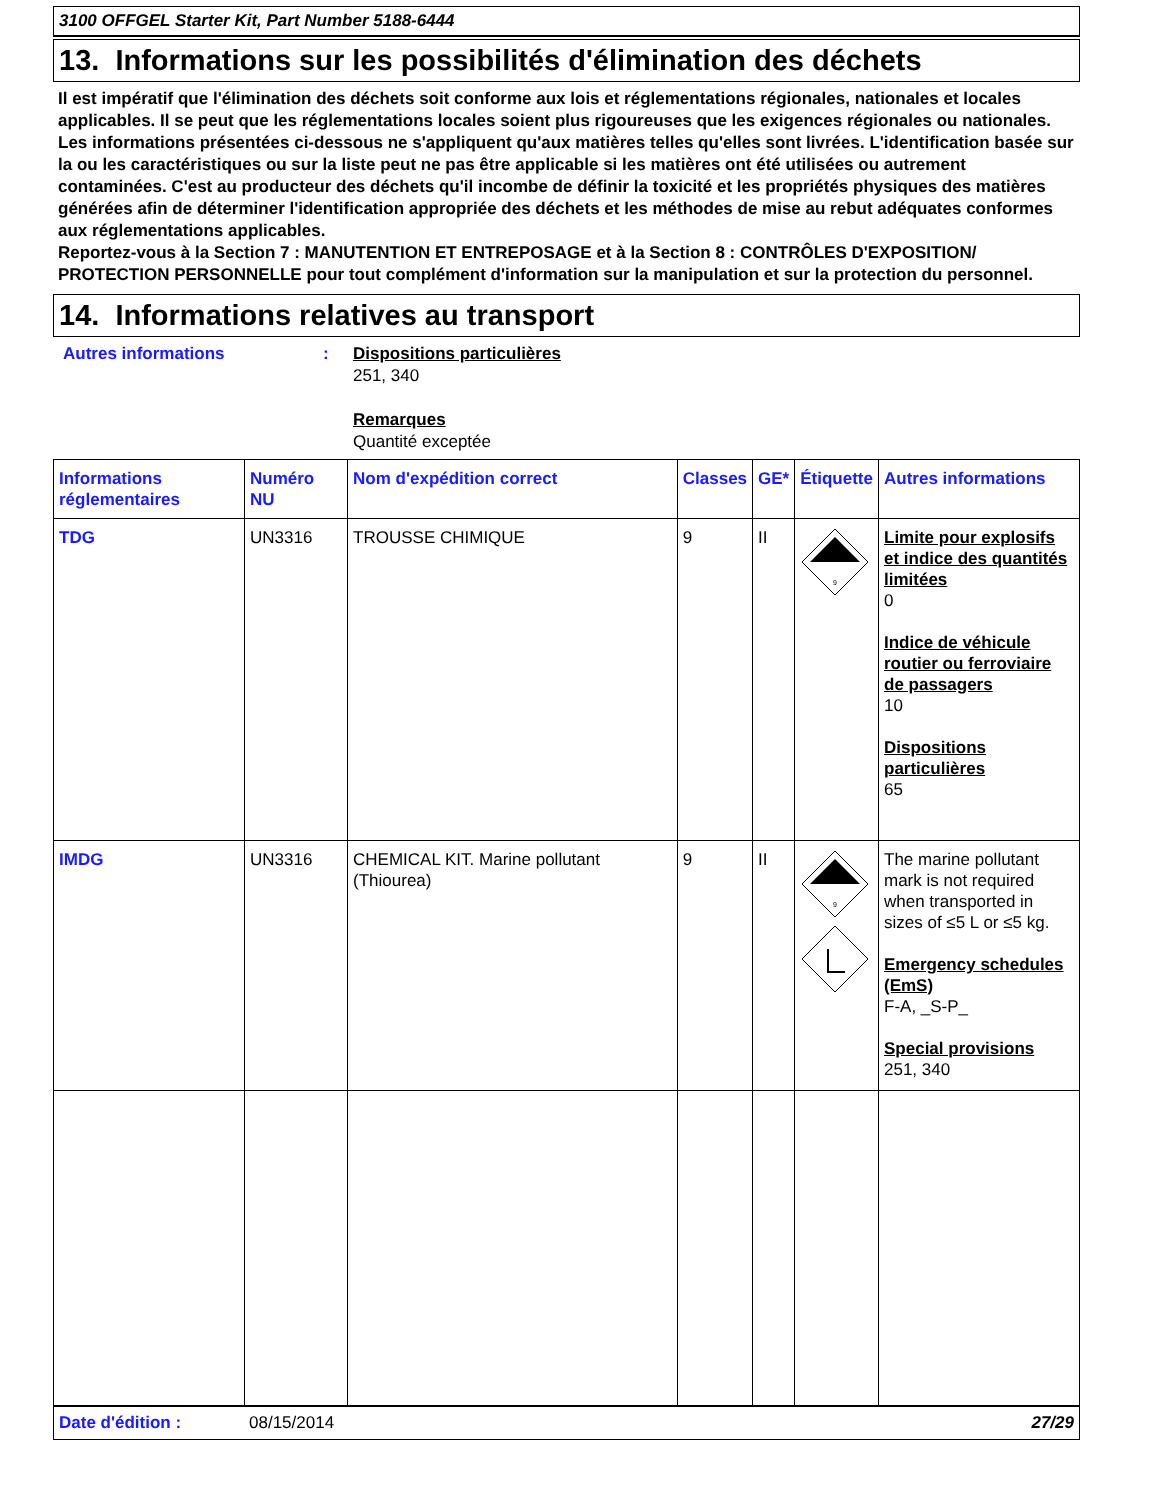3100 OFFGEL Starter Kit, Part Number 5188-6444
13. Informations sur les possibilités d'élimination des déchets
Il est impératif que l'élimination des déchets soit conforme aux lois et réglementations régionales, nationales et locales applicables. Il se peut que les réglementations locales soient plus rigoureuses que les exigences régionales ou nationales.
Les informations présentées ci-dessous ne s'appliquent qu'aux matières telles qu'elles sont livrées. L'identification basée sur la ou les caractéristiques ou sur la liste peut ne pas être applicable si les matières ont été utilisées ou autrement contaminées. C'est au producteur des déchets qu'il incombe de définir la toxicité et les propriétés physiques des matières générées afin de déterminer l'identification appropriée des déchets et les méthodes de mise au rebut adéquates conformes aux réglementations applicables.
Reportez-vous à la Section 7 : MANUTENTION ET ENTREPOSAGE et à la Section 8 : CONTRÔLES D'EXPOSITION/ PROTECTION PERSONNELLE pour tout complément d'information sur la manipulation et sur la protection du personnel.
14. Informations relatives au transport
Autres informations : Dispositions particulières
251, 340
Remarques
Quantité exceptée
| Informations réglementaires | Numéro NU | Nom d'expédition correct | Classes | GE* | Étiquette | Autres informations |
| --- | --- | --- | --- | --- | --- | --- |
| TDG | UN3316 | TROUSSE CHIMIQUE | 9 | II | 9 | Limite pour explosifs et indice des quantités limitées 0 Indice de véhicule routier ou ferroviaire de passagers 10 Dispositions particulières 65 |
| IMDG | UN3316 | CHEMICAL KIT. Marine pollutant (Thiourea) | 9 | II | 9 | The marine pollutant mark is not required when transported in sizes of ≤5 L or ≤5 kg. Emergency schedules (EmS) F-A, _S-P_ Special provisions 251, 340 |
Date d'édition : 08/15/2014 27/29